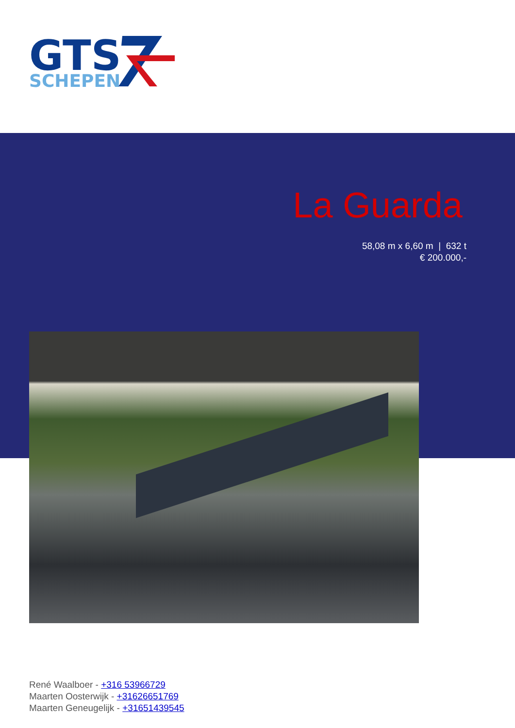GTS
SCHEPEN
La Guarda
58,08 m x 6,60 m | 632 t
€ 200.000,-
René Waalboer - +316 53966729
Maarten Oosterwijk - +31626651769
Maarten Geneugelijk - +31651439545